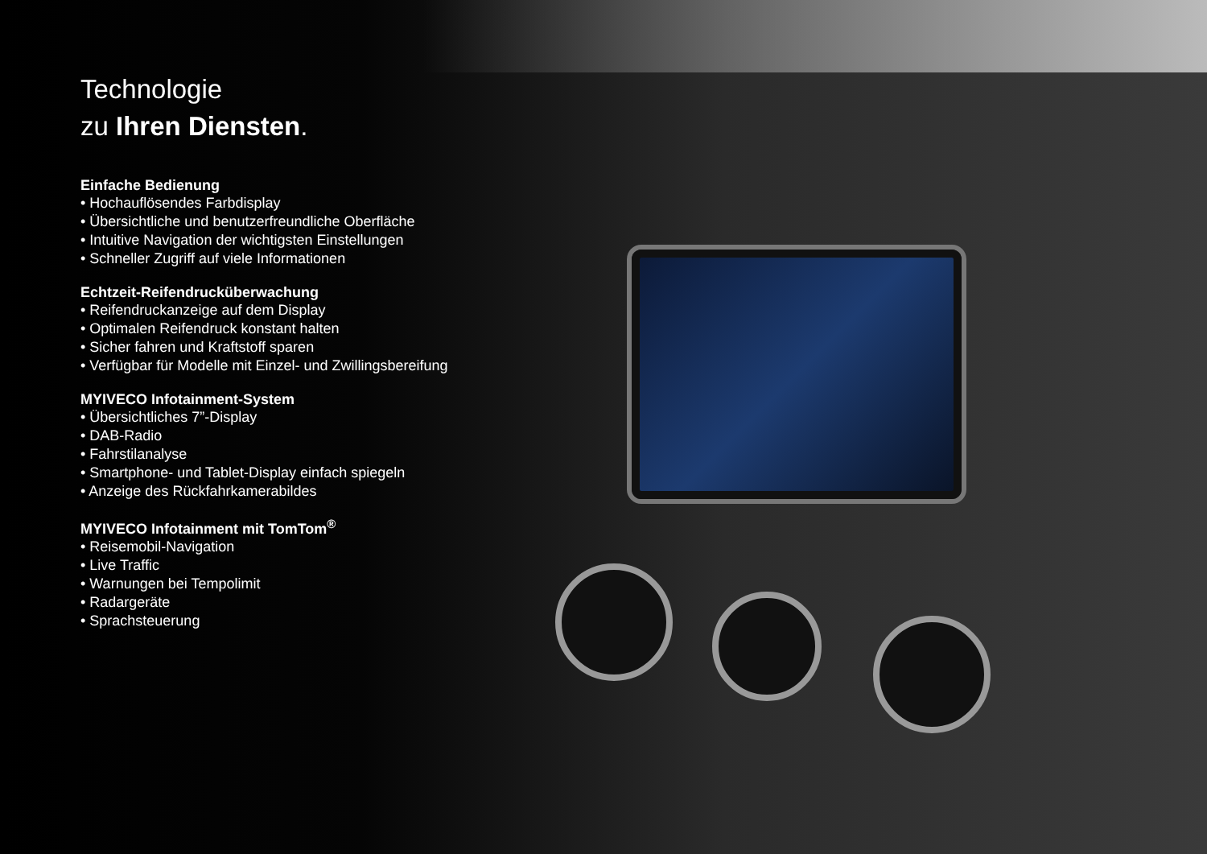Technologie
zu Ihren Diensten.
Einfache Bedienung
• Hochauflösendes Farbdisplay
• Übersichtliche und benutzerfreundliche Oberfläche
• Intuitive Navigation der wichtigsten Einstellungen
• Schneller Zugriff auf viele Informationen
Echtzeit-Reifendrucküberwachung
• Reifendruckanzeige auf dem Display
• Optimalen Reifendruck konstant halten
• Sicher fahren und Kraftstoff sparen
• Verfügbar für Modelle mit Einzel- und Zwillingsbereifung
MYIVECO Infotainment-System
• Übersichtliches 7”-Display
• DAB-Radio
• Fahrstilanalyse
• Smartphone- und Tablet-Display einfach spiegeln
• Anzeige des Rückfahrkamerabildes
MYIVECO Infotainment mit TomTom<sup>®</sup>
• Reisemobil-Navigation
• Live Traffic
• Warnungen bei Tempolimit
• Radargeräte
• Sprachsteuerung